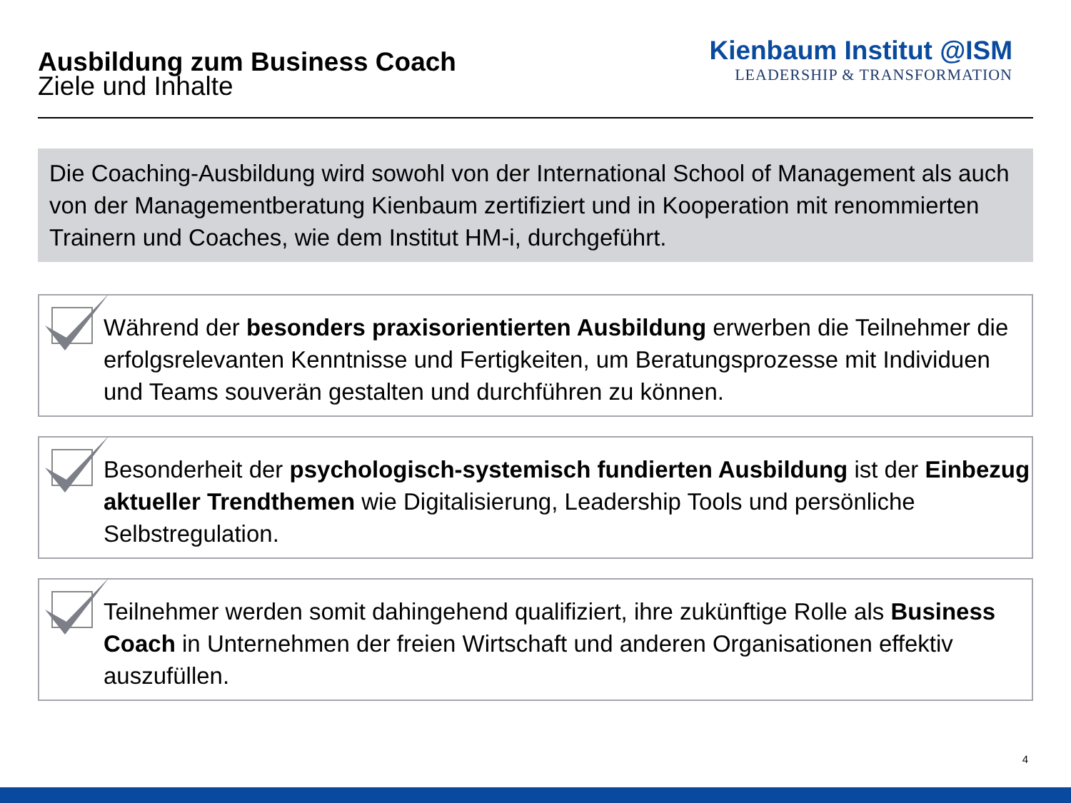Ausbildung zum Business Coach
Ziele und Inhalte
Kienbaum Institut @ISM
LEADERSHIP & TRANSFORMATION
Die Coaching-Ausbildung wird sowohl von der International School of Management als auch von der Managementberatung Kienbaum zertifiziert und in Kooperation mit renommierten Trainern und Coaches, wie dem Institut HM-i, durchgeführt.
Während der besonders praxisorientierten Ausbildung erwerben die Teilnehmer die erfolgsrelevanten Kenntnisse und Fertigkeiten, um Beratungsprozesse mit Individuen und Teams souverän gestalten und durchführen zu können.
Besonderheit der psychologisch-systemisch fundierten Ausbildung ist der Einbezug aktueller Trendthemen wie Digitalisierung, Leadership Tools und persönliche Selbstregulation.
Teilnehmer werden somit dahingehend qualifiziert, ihre zukünftige Rolle als Business Coach in Unternehmen der freien Wirtschaft und anderen Organisationen effektiv auszufüllen.
4